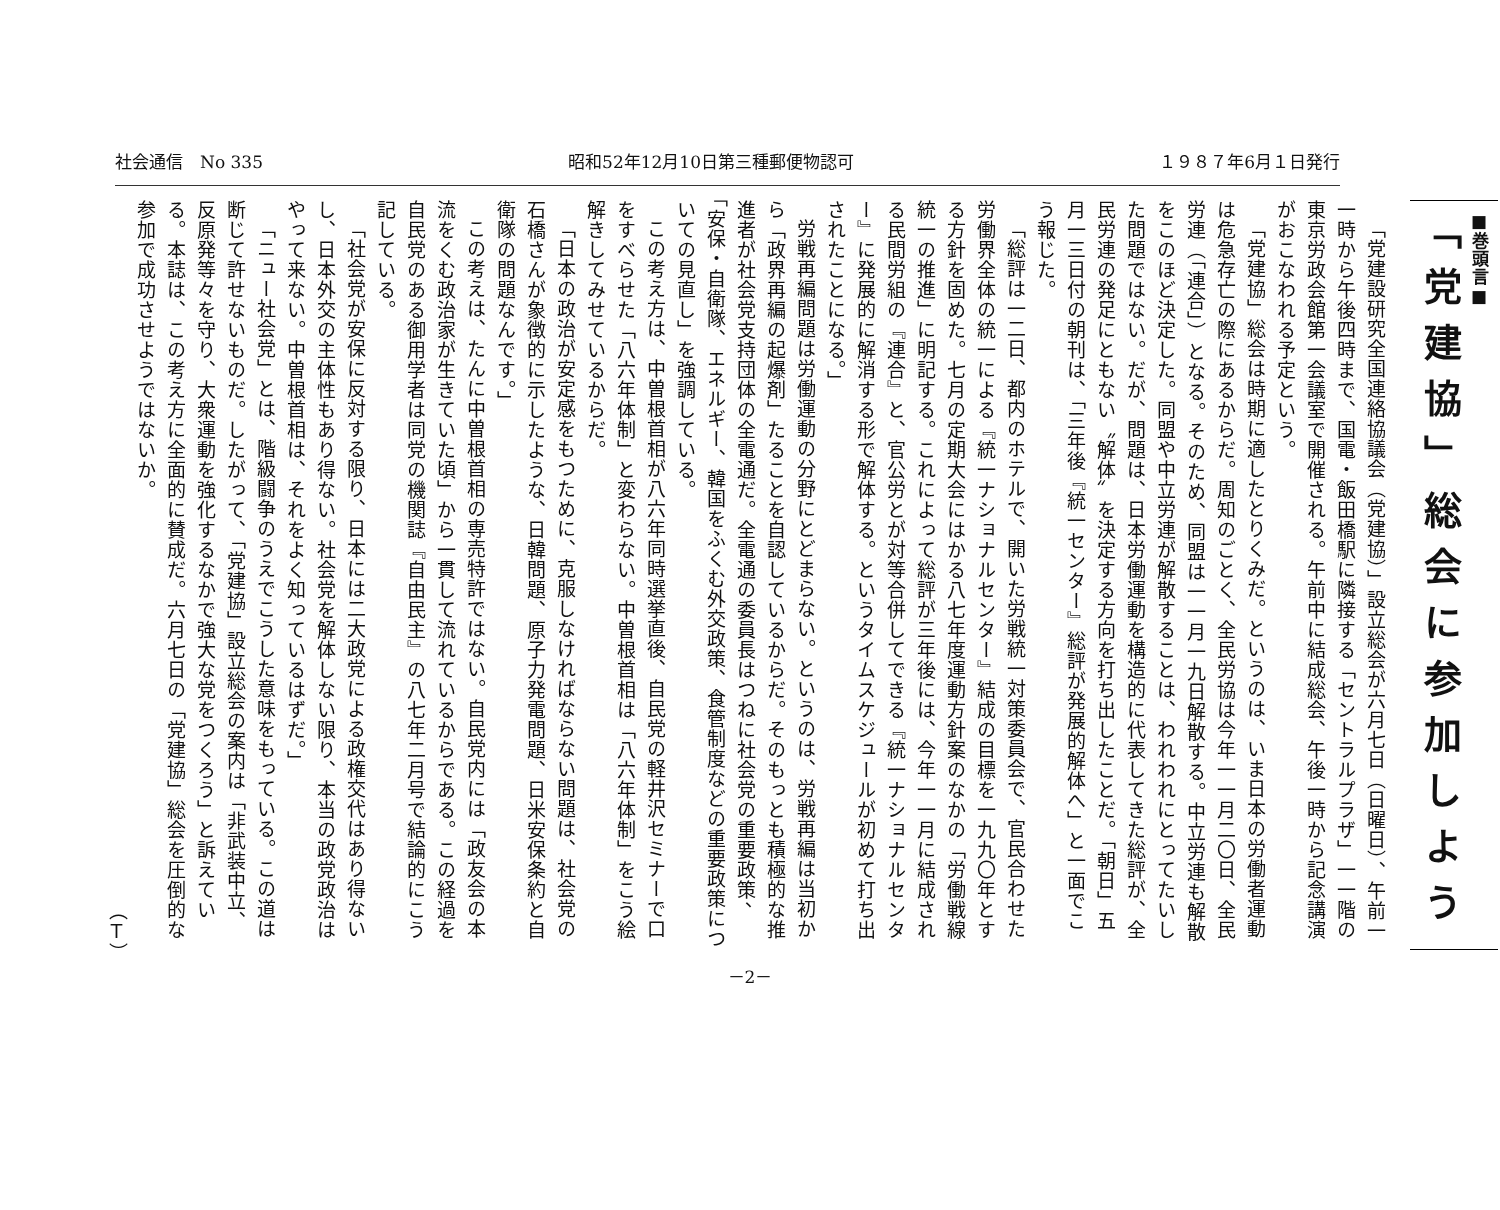社会通信　No 335 昭和52年12月10日第三種郵便物認可 １９８７年6月１日発行
■巻頭言■
「党建協」総会に参加しよう
「党建設研究全国連絡協議会（党建協）」設立総会が六月七日（日曜日）、午前一一時から午後四時まで、国電・飯田橋駅に隣接する「セントラルプラザ」一一階の東京労政会館第一会議室で開催される。午前中に結成総会、午後一時から記念講演がおこなわれる予定という。
「党建協」総会は時期に適したとりくみだ。というのは、いま日本の労働者運動は危急存亡の際にあるからだ。周知のごとく、全民労協は今年一一月二〇日、全民労連（「連合」）となる。そのため、同盟は一一月一九日解散する。中立労連も解散をこのほど決定した。同盟や中立労連が解散することは、われわれにとってたいした問題ではない。だが、問題は、日本労働運動を構造的に代表してきた総評が、全民労連の発足にともない〝解体〟を決定する方向を打ち出したことだ。「朝日」五月一三日付の朝刊は、「三年後『統一センター』総評が発展的解体へ」と一面でこう報じた。
「総評は一二日、都内のホテルで、開いた労戦統一対策委員会で、官民合わせた労働界全体の統一による『統一ナショナルセンター』結成の目標を一九九〇年とする方針を固めた。七月の定期大会にはかる八七年度運動方針案のなかの「労働戦線統一の推進」に明記する。これによって総評が三年後には、今年一一月に結成される民間労組の『連合』と、官公労とが対等合併してできる『統一ナショナルセンター』に発展的に解消する形で解体する。というタイムスケジュールが初めて打ち出されたことになる。」
労戦再編問題は労働運動の分野にとどまらない。というのは、労戦再編は当初から「政界再編の起爆剤」たることを自認しているからだ。そのもっとも積極的な推進者が社会党支持団体の全電通だ。全電通の委員長はつねに社会党の重要政策、「安保・自衛隊、エネルギー、韓国をふくむ外交政策、食管制度などの重要政策についての見直し」を強調している。
この考え方は、中曽根首相が八六年同時選挙直後、自民党の軽井沢セミナーで口をすべらせた「八六年体制」と変わらない。中曽根首相は「八六年体制」をこう絵解きしてみせているからだ。
「日本の政治が安定感をもつために、克服しなければならない問題は、社会党の石橋さんが象徴的に示したような、日韓問題、原子力発電問題、日米安保条約と自衛隊の問題なんです。」
この考えは、たんに中曽根首相の専売特許ではない。自民党内には「政友会の本流をくむ政治家が生きていた頃」から一貫して流れているからである。この経過を自民党のある御用学者は同党の機関誌『自由民主』の八七年二月号で結論的にこう記している。
「社会党が安保に反対する限り、日本には二大政党による政権交代はあり得ないし、日本外交の主体性もあり得ない。社会党を解体しない限り、本当の政党政治はやって来ない。中曽根首相は、それをよく知っているはずだ。」
「ニュー社会党」とは、階級闘争のうえでこうした意味をもっている。この道は断じて許せないものだ。したがって、「党建協」設立総会の案内は「非武装中立、反原発等々を守り、大衆運動を強化するなかで強大な党をつくろう」と訴えている。本誌は、この考え方に全面的に賛成だ。六月七日の「党建協」総会を圧倒的な参加で成功させようではないか。
（Ｔ）
－2－